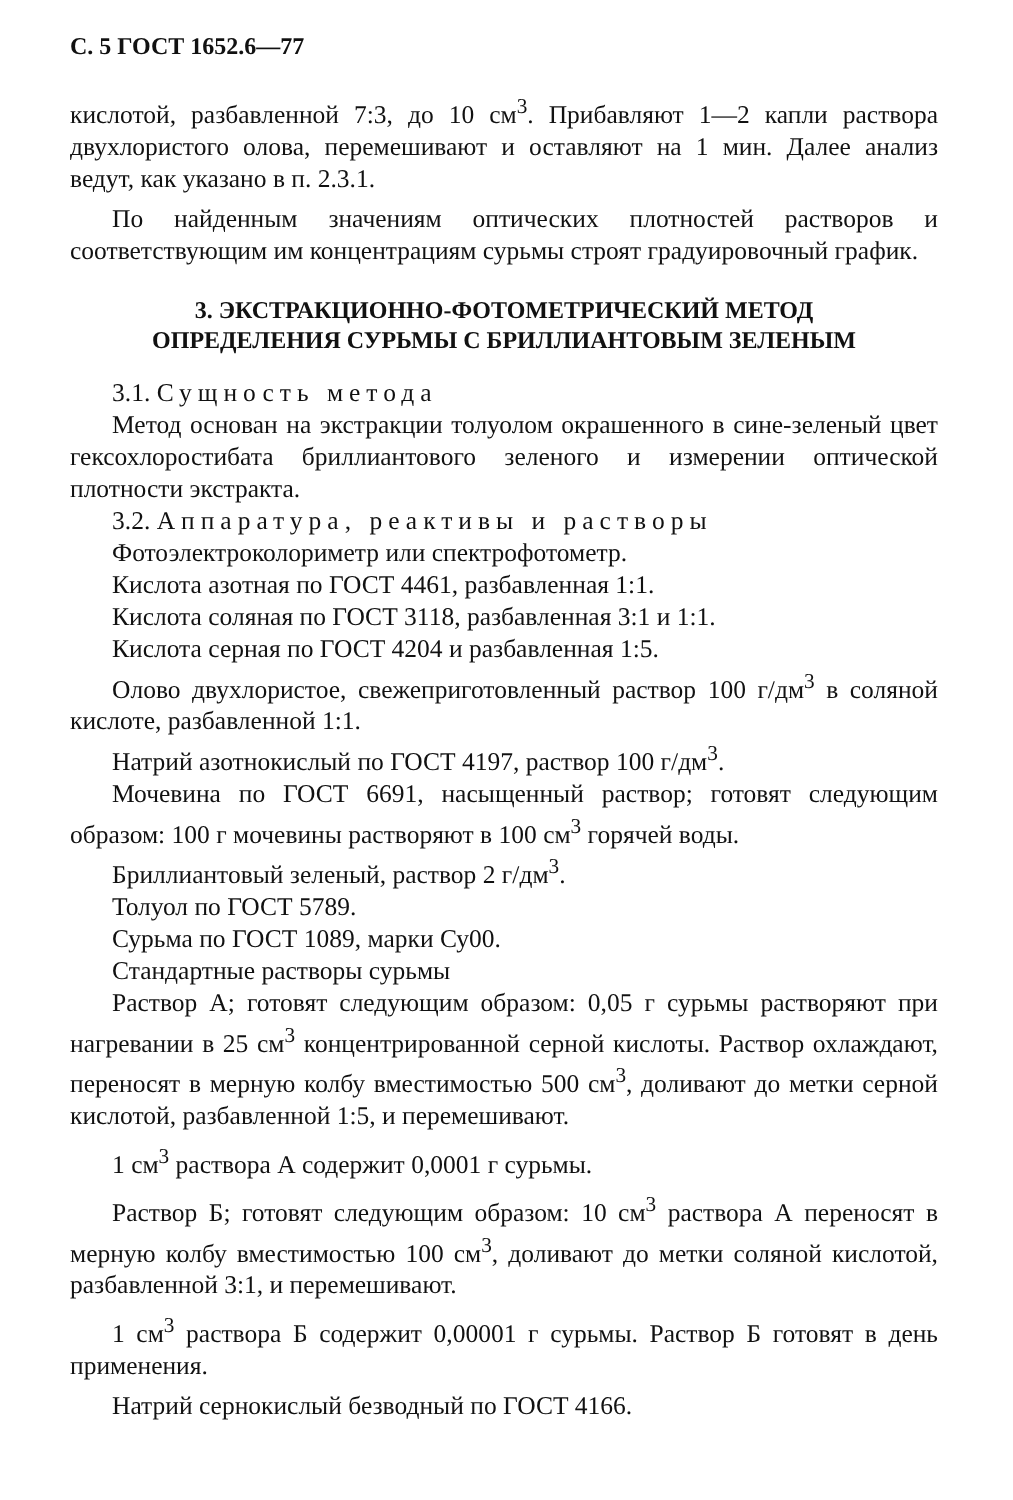С. 5 ГОСТ 1652.6—77
кислотой, разбавленной 7:3, до 10 см<sup>3</sup>. Прибавляют 1—2 капли раствора двухлористого олова, перемешивают и оставляют на 1 мин. Далее анализ ведут, как указано в п. 2.3.1.
По найденным значениям оптических плотностей растворов и соответствующим им концентрациям сурьмы строят градуировочный график.
3. ЭКСТРАКЦИОННО-ФОТОМЕТРИЧЕСКИЙ МЕТОД
ОПРЕДЕЛЕНИЯ СУРЬМЫ С БРИЛЛИАНТОВЫМ ЗЕЛЕНЫМ
3.1. Сущность метода
Метод основан на экстракции толуолом окрашенного в сине-зеленый цвет гексохлоростибата бриллиантового зеленого и измерении оптической плотности экстракта.
3.2. Аппаратура, реактивы и растворы
Фотоэлектроколориметр или спектрофотометр.
Кислота азотная по ГОСТ 4461, разбавленная 1:1.
Кислота соляная по ГОСТ 3118, разбавленная 3:1 и 1:1.
Кислота серная по ГОСТ 4204 и разбавленная 1:5.
Олово двухлористое, свежеприготовленный раствор 100 г/дм<sup>3</sup> в соляной кислоте, разбавленной 1:1.
Натрий азотнокислый по ГОСТ 4197, раствор 100 г/дм<sup>3</sup>.
Мочевина по ГОСТ 6691, насыщенный раствор; готовят следующим образом: 100 г мочевины растворяют в 100 см<sup>3</sup> горячей воды.
Бриллиантовый зеленый, раствор 2 г/дм<sup>3</sup>.
Толуол по ГОСТ 5789.
Сурьма по ГОСТ 1089, марки Су00.
Стандартные растворы сурьмы
Раствор А; готовят следующим образом: 0,05 г сурьмы растворяют при нагревании в 25 см<sup>3</sup> концентрированной серной кислоты. Раствор охлаждают, переносят в мерную колбу вместимостью 500 см<sup>3</sup>, доливают до метки серной кислотой, разбавленной 1:5, и перемешивают.
1 см<sup>3</sup> раствора А содержит 0,0001 г сурьмы.
Раствор Б; готовят следующим образом: 10 см<sup>3</sup> раствора А переносят в мерную колбу вместимостью 100 см<sup>3</sup>, доливают до метки соляной кислотой, разбавленной 3:1, и перемешивают.
1 см<sup>3</sup> раствора Б содержит 0,00001 г сурьмы. Раствор Б готовят в день применения.
Натрий сернокислый безводный по ГОСТ 4166.